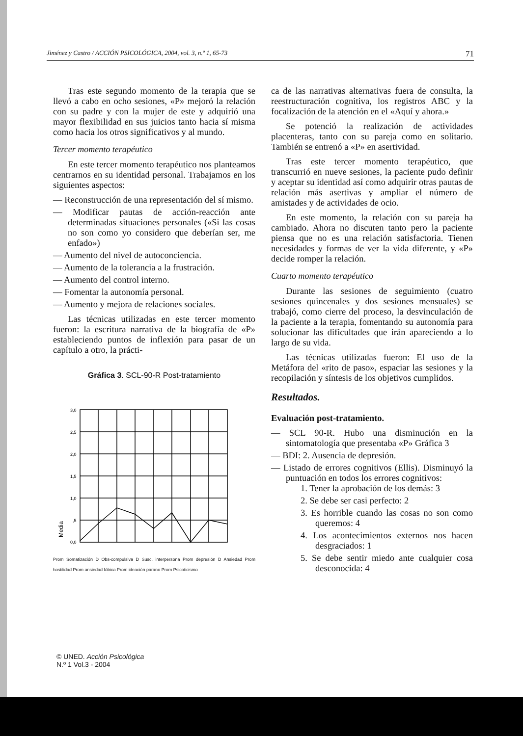Jiménez y Castro / ACCIÓN PSICOLÓGICA, 2004, vol. 3, n.º 1, 65-73 71
Tras este segundo momento de la terapia que se llevó a cabo en ocho sesiones, «P» mejoró la relación con su padre y con la mujer de este y adquirió una mayor flexibilidad en sus juicios tanto hacia sí misma como hacia los otros significativos y al mundo.
Tercer momento terapéutico
En este tercer momento terapéutico nos planteamos centrarnos en su identidad personal. Trabajamos en los siguientes aspectos:
— Reconstrucción de una representación del sí mismo.
— Modificar pautas de acción-reacción ante determinadas situaciones personales («Si las cosas no son como yo considero que deberían ser, me enfado»)
— Aumento del nivel de autoconciencia.
— Aumento de la tolerancia a la frustración.
— Aumento del control interno.
— Fomentar la autonomía personal.
— Aumento y mejora de relaciones sociales.
Las técnicas utilizadas en este tercer momento fueron: la escritura narrativa de la biografía de «P» estableciendo puntos de inflexión para pasar de un capítulo a otro, la prácti-
Gráfica 3. SCL-90-R Post-tratamiento
3,0
2,5
2,0
1,5
1,0
,5
0,0
Media
Prom Somatización D Obs-compulsiva D Susc. interpersona Prom depresión D Ansiedad Prom hostilidad Prom ansiedad fóbica Prom ideación parano Prom Psicoticismo
ca de las narrativas alternativas fuera de consulta, la reestructuración cognitiva, los registros ABC y la focalización de la atención en el «Aquí y ahora.»
Se potenció la realización de actividades placenteras, tanto con su pareja como en solitario. También se entrenó a «P» en asertividad.
Tras este tercer momento terapéutico, que transcurrió en nueve sesiones, la paciente pudo definir y aceptar su identidad así como adquirir otras pautas de relación más asertivas y ampliar el número de amistades y de actividades de ocio.
En este momento, la relación con su pareja ha cambiado. Ahora no discuten tanto pero la paciente piensa que no es una relación satisfactoria. Tienen necesidades y formas de ver la vida diferente, y «P» decide romper la relación.
Cuarto momento terapéutico
Durante las sesiones de seguimiento (cuatro sesiones quincenales y dos sesiones mensuales) se trabajó, como cierre del proceso, la desvinculación de la paciente a la terapia, fomentando su autonomía para solucionar las dificultades que irán apareciendo a lo largo de su vida.
Las técnicas utilizadas fueron: El uso de la Metáfora del «rito de paso», espaciar las sesiones y la recopilación y síntesis de los objetivos cumplidos.
Resultados.
Evaluación post-tratamiento.
— SCL 90-R. Hubo una disminución en la sintomatología que presentaba «P» Gráfica 3
— BDI: 2. Ausencia de depresión.
— Listado de errores cognitivos (Ellis). Disminuyó la puntuación en todos los errores cognitivos:
1. Tener la aprobación de los demás: 3
2. Se debe ser casi perfecto: 2
3. Es horrible cuando las cosas no son como queremos: 4
4. Los acontecimientos externos nos hacen desgraciados: 1
5. Se debe sentir miedo ante cualquier cosa desconocida: 4
© UNED. Acción Psicológica
N.º 1 Vol.3 - 2004